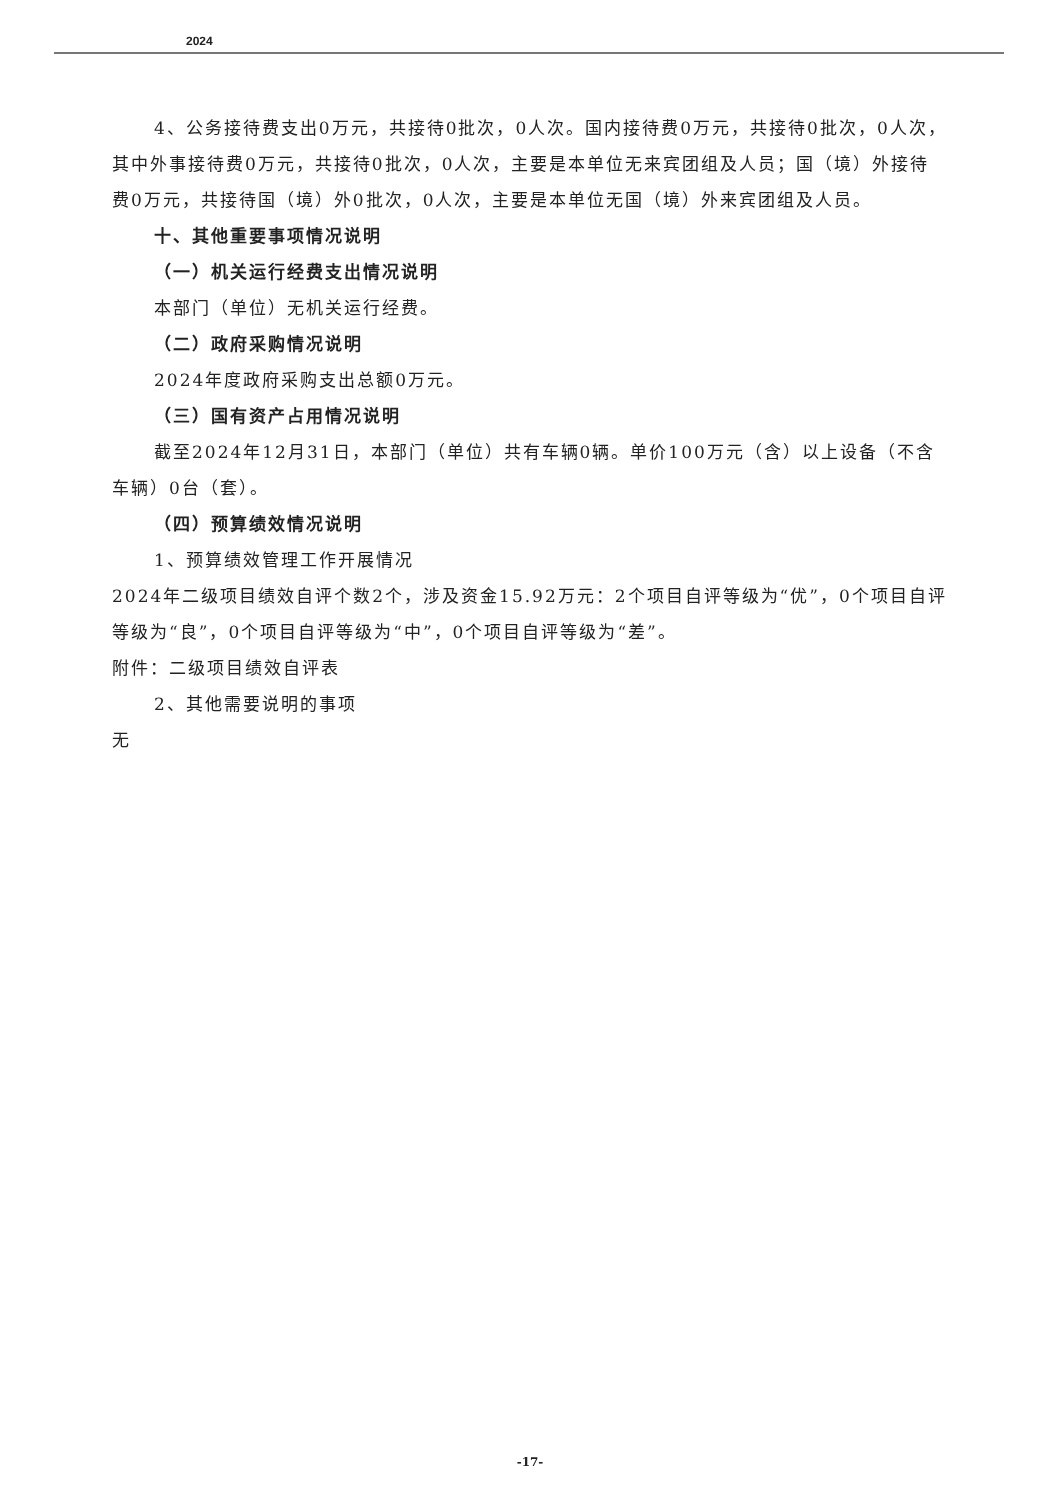2024
4、公务接待费支出0万元，共接待0批次，0人次。国内接待费0万元，共接待0批次，0人次，其中外事接待费0万元，共接待0批次，0人次，主要是本单位无来宾团组及人员；国（境）外接待费0万元，共接待国（境）外0批次，0人次，主要是本单位无国（境）外来宾团组及人员。
十、其他重要事项情况说明
（一）机关运行经费支出情况说明
本部门（单位）无机关运行经费。
（二）政府采购情况说明
2024年度政府采购支出总额0万元。
（三）国有资产占用情况说明
截至2024年12月31日，本部门（单位）共有车辆0辆。单价100万元（含）以上设备（不含车辆）0台（套）。
（四）预算绩效情况说明
1、预算绩效管理工作开展情况
2024年二级项目绩效自评个数2个，涉及资金15.92万元：2个项目自评等级为“优”，0个项目自评等级为“良”，0个项目自评等级为“中”，0个项目自评等级为“差”。
附件：二级项目绩效自评表
2、其他需要说明的事项
无
-17-